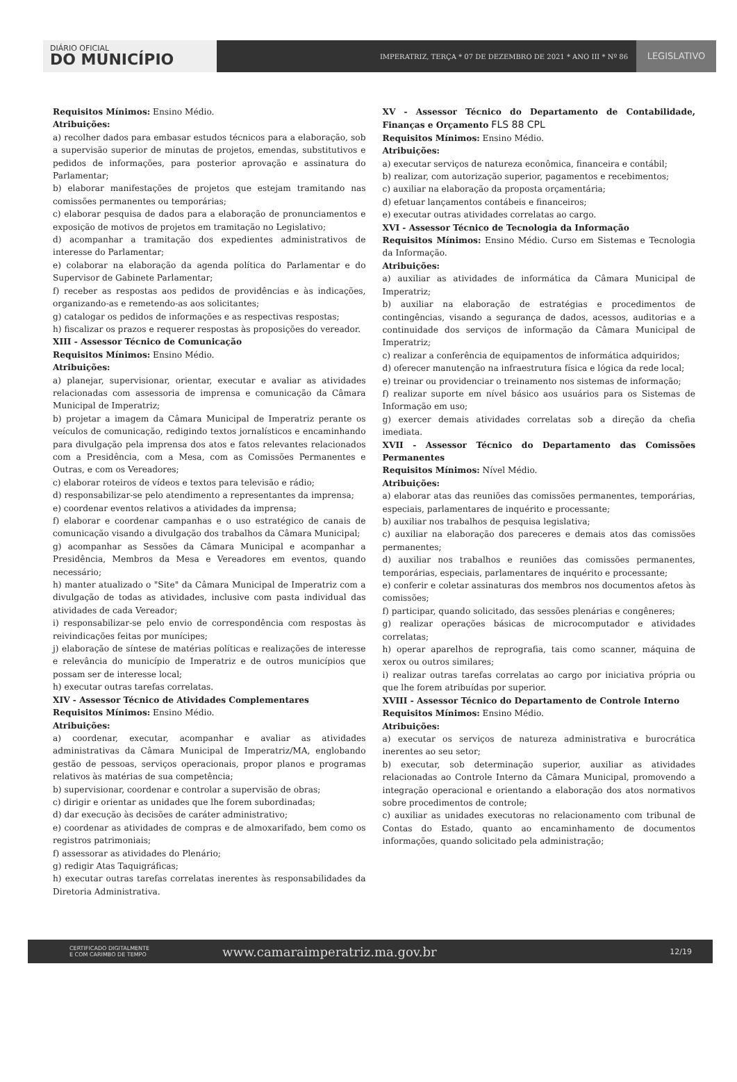DIÁRIO OFICIAL
DO MUNICÍPIO
IMPERATRIZ, TERÇA * 07 DE DEZEMBRO DE 2021 * ANO III * Nº 86
LEGISLATIVO
Requisitos Mínimos: Ensino Médio.
Atribuições:
a) recolher dados para embasar estudos técnicos para a elaboração, sob a supervisão superior de minutas de projetos, emendas, substitutivos e pedidos de informações, para posterior aprovação e assinatura do Parlamentar;
b) elaborar manifestações de projetos que estejam tramitando nas comissões permanentes ou temporárias;
c) elaborar pesquisa de dados para a elaboração de pronunciamentos e exposição de motivos de projetos em tramitação no Legislativo;
d) acompanhar a tramitação dos expedientes administrativos de interesse do Parlamentar;
e) colaborar na elaboração da agenda política do Parlamentar e do Supervisor de Gabinete Parlamentar;
f) receber as respostas aos pedidos de providências e às indicações, organizando-as e remetendo-as aos solicitantes;
g) catalogar os pedidos de informações e as respectivas respostas;
h) fiscalizar os prazos e requerer respostas às proposições do vereador.
XIII - Assessor Técnico de Comunicação
Requisitos Mínimos: Ensino Médio.
Atribuições:
a) planejar, supervisionar, orientar, executar e avaliar as atividades relacionadas com assessoria de imprensa e comunicação da Câmara Municipal de Imperatriz;
b) projetar a imagem da Câmara Municipal de Imperatriz perante os veículos de comunicação, redigindo textos jornalísticos e encaminhando para divulgação pela imprensa dos atos e fatos relevantes relacionados com a Presidência, com a Mesa, com as Comissões Permanentes e Outras, e com os Vereadores;
c) elaborar roteiros de vídeos e textos para televisão e rádio;
d) responsabilizar-se pelo atendimento a representantes da imprensa;
e) coordenar eventos relativos a atividades da imprensa;
f) elaborar e coordenar campanhas e o uso estratégico de canais de comunicação visando a divulgação dos trabalhos da Câmara Municipal;
g) acompanhar as Sessões da Câmara Municipal e acompanhar a Presidência, Membros da Mesa e Vereadores em eventos, quando necessário;
h) manter atualizado o "Site" da Câmara Municipal de Imperatriz com a divulgação de todas as atividades, inclusive com pasta individual das atividades de cada Vereador;
i) responsabilizar-se pelo envio de correspondência com respostas às reivindicações feitas por munícipes;
j) elaboração de síntese de matérias políticas e realizações de interesse e relevância do município de Imperatriz e de outros municípios que possam ser de interesse local;
h) executar outras tarefas correlatas.
XIV - Assessor Técnico de Atividades Complementares
Requisitos Mínimos: Ensino Médio.
Atribuições:
a) coordenar, executar, acompanhar e avaliar as atividades administrativas da Câmara Municipal de Imperatriz/MA, englobando gestão de pessoas, serviços operacionais, propor planos e programas relativos às matérias de sua competência;
b) supervisionar, coordenar e controlar a supervisão de obras;
c) dirigir e orientar as unidades que lhe forem subordinadas;
d) dar execução às decisões de caráter administrativo;
e) coordenar as atividades de compras e de almoxarifado, bem como os registros patrimoniais;
f) assessorar as atividades do Plenário;
g) redigir Atas Taquigráficas;
h) executar outras tarefas correlatas inerentes às responsabilidades da Diretoria Administrativa.
XV - Assessor Técnico do Departamento de Contabilidade, Finanças e Orçamento FLS 88 CPL
Requisitos Mínimos: Ensino Médio.
Atribuições:
a) executar serviços de natureza econômica, financeira e contábil;
b) realizar, com autorização superior, pagamentos e recebimentos;
c) auxiliar na elaboração da proposta orçamentária;
d) efetuar lançamentos contábeis e financeiros;
e) executar outras atividades correlatas ao cargo.
XVI - Assessor Técnico de Tecnologia da Informação
Requisitos Mínimos: Ensino Médio. Curso em Sistemas e Tecnologia da Informação.
Atribuições:
a) auxiliar as atividades de informática da Câmara Municipal de Imperatriz;
b) auxiliar na elaboração de estratégias e procedimentos de contingências, visando a segurança de dados, acessos, auditorias e a continuidade dos serviços de informação da Câmara Municipal de Imperatriz;
c) realizar a conferência de equipamentos de informática adquiridos;
d) oferecer manutenção na infraestrutura física e lógica da rede local;
e) treinar ou providenciar o treinamento nos sistemas de informação;
f) realizar suporte em nível básico aos usuários para os Sistemas de Informação em uso;
g) exercer demais atividades correlatas sob a direção da chefia imediata.
XVII - Assessor Técnico do Departamento das Comissões Permanentes
Requisitos Mínimos: Nível Médio.
Atribuições:
a) elaborar atas das reuniões das comissões permanentes, temporárias, especiais, parlamentares de inquérito e processante;
b) auxiliar nos trabalhos de pesquisa legislativa;
c) auxiliar na elaboração dos pareceres e demais atos das comissões permanentes;
d) auxiliar nos trabalhos e reuniões das comissões permanentes, temporárias, especiais, parlamentares de inquérito e processante;
e) conferir e coletar assinaturas dos membros nos documentos afetos às comissões;
f) participar, quando solicitado, das sessões plenárias e congêneres;
g) realizar operações básicas de microcomputador e atividades correlatas;
h) operar aparelhos de reprografia, tais como scanner, máquina de xerox ou outros similares;
i) realizar outras tarefas correlatas ao cargo por iniciativa própria ou que lhe forem atribuídas por superior.
XVIII - Assessor Técnico do Departamento de Controle Interno
Requisitos Mínimos: Ensino Médio.
Atribuições:
a) executar os serviços de natureza administrativa e burocrática inerentes ao seu setor;
b) executar, sob determinação superior, auxiliar as atividades relacionadas ao Controle Interno da Câmara Municipal, promovendo a integração operacional e orientando a elaboração dos atos normativos sobre procedimentos de controle;
c) auxiliar as unidades executoras no relacionamento com tribunal de Contas do Estado, quanto ao encaminhamento de documentos informações, quando solicitado pela administração;
CERTIFICADO DIGITALMENTE
E COM CARIMBO DE TEMPO
www.camaraimperatriz.ma.gov.br
12/19